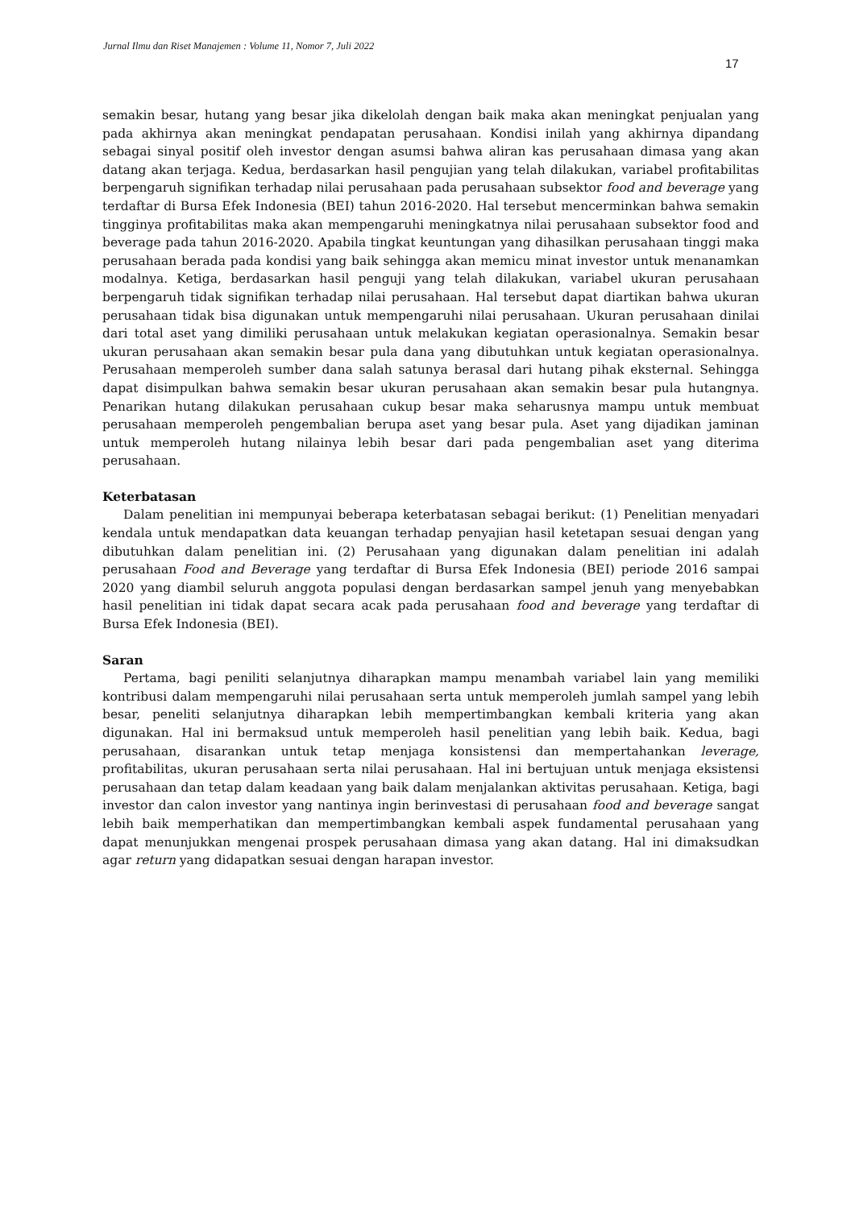Jurnal Ilmu dan Riset Manajemen : Volume 11, Nomor 7, Juli 2022
17
semakin besar, hutang yang besar jika dikelolah dengan baik maka akan meningkat penjualan yang pada akhirnya akan meningkat pendapatan perusahaan. Kondisi inilah yang akhirnya dipandang sebagai sinyal positif oleh investor dengan asumsi bahwa aliran kas perusahaan dimasa yang akan datang akan terjaga. Kedua, berdasarkan hasil pengujian yang telah dilakukan, variabel profitabilitas berpengaruh signifikan terhadap nilai perusahaan pada perusahaan subsektor food and beverage yang terdaftar di Bursa Efek Indonesia (BEI) tahun 2016-2020. Hal tersebut mencerminkan bahwa semakin tingginya profitabilitas maka akan mempengaruhi meningkatnya nilai perusahaan subsektor food and beverage pada tahun 2016-2020. Apabila tingkat keuntungan yang dihasilkan perusahaan tinggi maka perusahaan berada pada kondisi yang baik sehingga akan memicu minat investor untuk menanamkan modalnya. Ketiga, berdasarkan hasil penguji yang telah dilakukan, variabel ukuran perusahaan berpengaruh tidak signifikan terhadap nilai perusahaan. Hal tersebut dapat diartikan bahwa ukuran perusahaan tidak bisa digunakan untuk mempengaruhi nilai perusahaan. Ukuran perusahaan dinilai dari total aset yang dimiliki perusahaan untuk melakukan kegiatan operasionalnya. Semakin besar ukuran perusahaan akan semakin besar pula dana yang dibutuhkan untuk kegiatan operasionalnya. Perusahaan memperoleh sumber dana salah satunya berasal dari hutang pihak eksternal. Sehingga dapat disimpulkan bahwa semakin besar ukuran perusahaan akan semakin besar pula hutangnya. Penarikan hutang dilakukan perusahaan cukup besar maka seharusnya mampu untuk membuat perusahaan memperoleh pengembalian berupa aset yang besar pula. Aset yang dijadikan jaminan untuk memperoleh hutang nilainya lebih besar dari pada pengembalian aset yang diterima perusahaan.
Keterbatasan
Dalam penelitian ini mempunyai beberapa keterbatasan sebagai berikut: (1) Penelitian menyadari kendala untuk mendapatkan data keuangan terhadap penyajian hasil ketetapan sesuai dengan yang dibutuhkan dalam penelitian ini. (2) Perusahaan yang digunakan dalam penelitian ini adalah perusahaan Food and Beverage yang terdaftar di Bursa Efek Indonesia (BEI) periode 2016 sampai 2020 yang diambil seluruh anggota populasi dengan berdasarkan sampel jenuh yang menyebabkan hasil penelitian ini tidak dapat secara acak pada perusahaan food and beverage yang terdaftar di Bursa Efek Indonesia (BEI).
Saran
Pertama, bagi peniliti selanjutnya diharapkan mampu menambah variabel lain yang memiliki kontribusi dalam mempengaruhi nilai perusahaan serta untuk memperoleh jumlah sampel yang lebih besar, peneliti selanjutnya diharapkan lebih mempertimbangkan kembali kriteria yang akan digunakan. Hal ini bermaksud untuk memperoleh hasil penelitian yang lebih baik. Kedua, bagi perusahaan, disarankan untuk tetap menjaga konsistensi dan mempertahankan leverage, profitabilitas, ukuran perusahaan serta nilai perusahaan. Hal ini bertujuan untuk menjaga eksistensi perusahaan dan tetap dalam keadaan yang baik dalam menjalankan aktivitas perusahaan. Ketiga, bagi investor dan calon investor yang nantinya ingin berinvestasi di perusahaan food and beverage sangat lebih baik memperhatikan dan mempertimbangkan kembali aspek fundamental perusahaan yang dapat menunjukkan mengenai prospek perusahaan dimasa yang akan datang. Hal ini dimaksudkan agar return yang didapatkan sesuai dengan harapan investor.